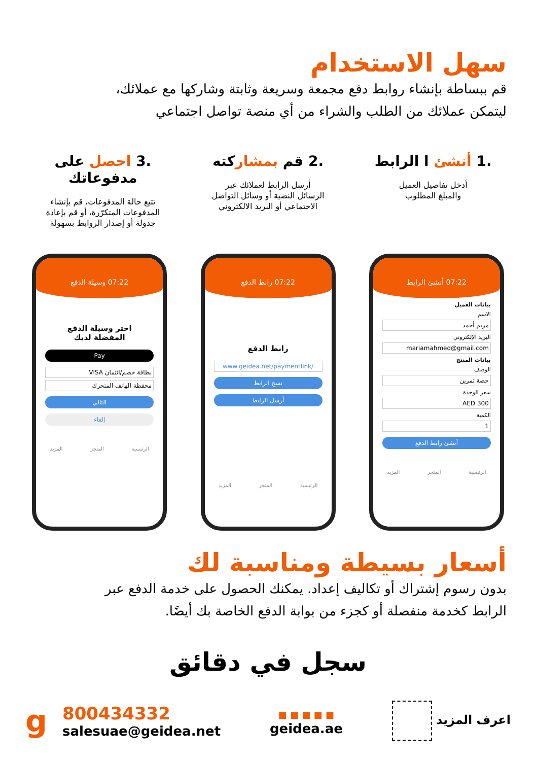سهل الاستخدام
قم ببساطة بإنشاء روابط دفع مجمعة وسريعة وثابتة وشاركها مع عملائك،
ليتمكن عملائك من الطلب والشراء من أي منصة تواصل اجتماعي
.1 أنشئ ا الرابط
أدخل تفاصيل العميل
والمبلغ المطلوب
.2 قم بمشاركته
أرسل الرابط لعملائك عبر
الرسائل النصية أو وسائل التواصل
الاجتماعي أو البريد الالكتروني
.3 احصل على مدفوعاتك
تتبع حالة المدفوعات، قم بإنشاء
المدفوعات المتكرّرة، أو قم بإعادة
جدولة أو إصدار الروابط بسهولة
07:22 أنشئ الرابط
بيانات العميل
الاسم
مريم أحمد
البريد الإلكتروني
mariamahmed@gmail.com
بيانات المنتج
الوصف
حصة تمرين
سعر الوحدة
300 AED
الكمية
1
أنشئ رابط الدفع
الرئيسية المتجر المزيد
07:22 رابط الدفع
رابط الدفع
www.geidea.net/paymentlink/
نسخ الرابط
أرسل الرابط
الرئيسية المتجر المزيد
07:22 وسيلة الدفع
اختر وسيلة الدفع
المفضلة لديك
Pay
بطاقة خصم/ائتمان VISA
محفظة الهاتف المتحرك
التالي
إلغاء
الرئيسية المتجر المزيد
أسعار بسيطة ومناسبة لك
بدون رسوم إشتراك أو تكاليف إعداد. يمكنك الحصول على خدمة الدفع عبر
الرابط كخدمة منفصلة أو كجزء من بوابة الدفع الخاصة بك أيضًا.
سجل في دقائق
اعرف المزيد
■ ■ ■ ■ ■
geidea.ae
g 800434332
salesuae@geidea.net